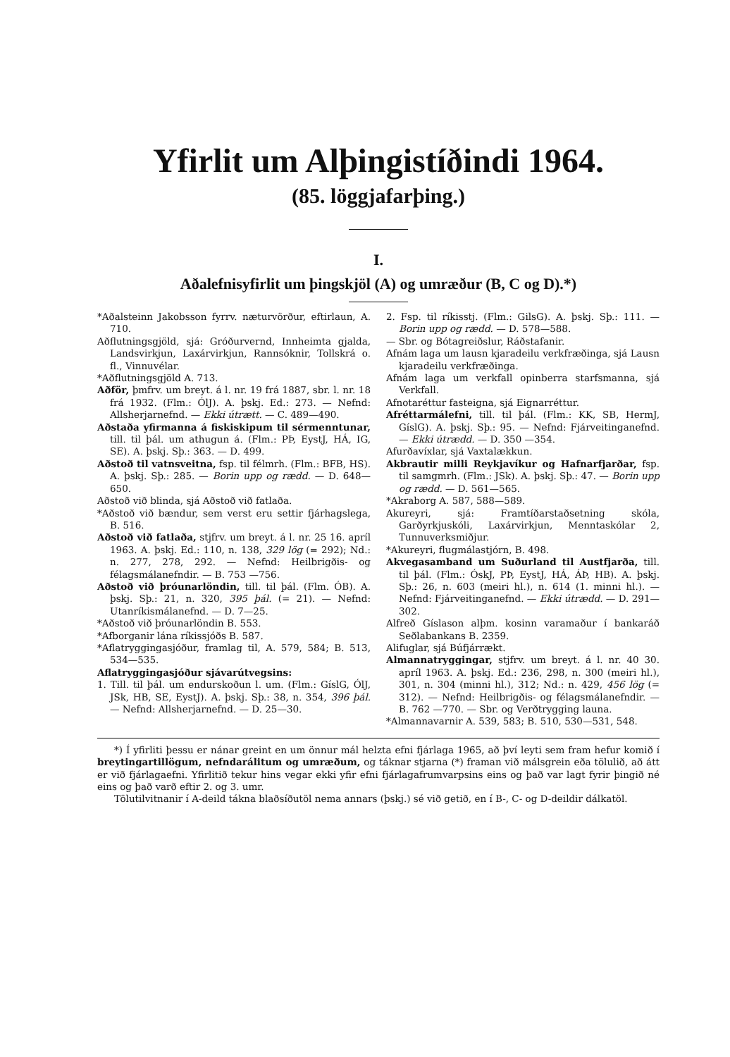Yfirlit um Alþingistíðindi 1964.
(85. löggjafarþing.)
I.
Aðalefnisyfirlit um þingskjöl (A) og umræður (B, C og D).*)
*Aðalsteinn Jakobsson fyrrv. næturvörður, eftirlaun, A. 710.
Aðflutningsgjöld, sjá: Gróðurvernd, Innheimta gjalda, Landsvirkjun, Laxárvirkjun, Rannsóknir, Tollskrá o. fl., Vinnuvélar.
*Aðflutningsgjöld A. 713.
Aðför, þmfrv. um breyt. á l. nr. 19 frá 1887, sbr. l. nr. 18 frá 1932. (Flm.: ÓlJ). A. þskj. Ed.: 273. — Nefnd: Allsherjarnefnd. — Ekki útrætt. — C. 489—490.
Aðstaða yfirmanna á fiskiskipum til sérmenntunar, till. til þál. um athugun á. (Flm.: PÞ, EystJ, HÁ, IG, SE). A. þskj. Sþ.: 363. — D. 499.
Aðstoð til vatnsveitna, fsp. til félmrh. (Flm.: BFB, HS). A. þskj. Sþ.: 285. — Borin upp og rædd. — D. 648—650.
Aðstoð við blinda, sjá Aðstoð við fatlaða.
*Aðstoð við bændur, sem verst eru settir fjárhagslega, B. 516.
Aðstoð við fatlaða, stjfrv. um breyt. á l. nr. 25 16. apríl 1963. A. þskj. Ed.: 110, n. 138, 329 lög (= 292); Nd.: n. 277, 278, 292. — Nefnd: Heilbrigðis- og félagsmálanefndir. — B. 753 —756.
Aðstoð við þróunarlöndin, till. til þál. (Flm. ÓB). A. þskj. Sþ.: 21, n. 320, 395 þál. (= 21). — Nefnd: Utanríkismálanefnd. — D. 7—25.
*Aðstoð við þróunarlöndin B. 553.
*Afborganir lána ríkissjóðs B. 587.
*Aflatryggingasjóður, framlag til, A. 579, 584; B. 513, 534—535.
Aflatryggingasjóður sjávarútvegsins:
1. Till. til þál. um endurskoðun l. um. (Flm.: GíslG, ÓlJ, JSk, HB, SE, EystJ). A. þskj. Sþ.: 38, n. 354, 396 þál. — Nefnd: Allsherjarnefnd. — D. 25—30.
2. Fsp. til ríkisstj. (Flm.: GilsG). A. þskj. Sþ.: 111. — Borin upp og rædd. — D. 578—588.
— Sbr. og Bótagreiðslur, Ráðstafanir.
Afnám laga um lausn kjaradeilu verkfræðinga, sjá Lausn kjaradeilu verkfræðinga.
Afnám laga um verkfall opinberra starfsmanna, sjá Verkfall.
Afnotaréttur fasteigna, sjá Eignarréttur.
Afréttarmálefni, till. til þál. (Flm.: KK, SB, HermJ, GíslG). A. þskj. Sþ.: 95. — Nefnd: Fjárveitinganefnd. — Ekki útrædd. — D. 350 —354.
Afurðavíxlar, sjá Vaxtalækkun.
Akbrautir milli Reykjavíkur og Hafnarfjarðar, fsp. til samgmrh. (Flm.: JSk). A. þskj. Sþ.: 47. — Borin upp og rædd. — D. 561—565.
*Akraborg A. 587, 588—589.
Akureyri, sjá: Framtíðarstaðsetning skóla, Garðyrkjuskóli, Laxárvirkjun, Menntaskólar 2, Tunnuverksmiðjur.
*Akureyri, flugmálastjórn, B. 498.
Akvegasamband um Suðurland til Austfjarða, till. til þál. (Flm.: ÓskJ, PÞ, EystJ, HÁ, ÁÞ, HB). A. þskj. Sþ.: 26, n. 603 (meiri hl.), n. 614 (1. minni hl.). — Nefnd: Fjárveitinganefnd. — Ekki útrædd. — D. 291—302.
Alfreð Gíslason alþm. kosinn varamaður í bankaráð Seðlabankans B. 2359.
Alifuglar, sjá Búfjárrækt.
Almannatryggingar, stjfrv. um breyt. á l. nr. 40 30. apríl 1963. A. þskj. Ed.: 236, 298, n. 300 (meiri hl.), 301, n. 304 (minni hl.), 312; Nd.: n. 429, 456 lög (= 312). — Nefnd: Heilbrigðis- og félagsmálanefndir. — B. 762 —770. — Sbr. og Verðtrygging launa.
*Almannavarnir A. 539, 583; B. 510, 530—531, 548.
*) Í yfirliti þessu er nánar greint en um önnur mál helzta efni fjárlaga 1965, að því leyti sem fram hefur komið í breytingartillögum, nefndarálitum og umræðum, og táknar stjarna (*) framan við málsgrein eða tölulið, að átt er við fjárlagaefni. Yfirlitið tekur hins vegar ekki yfir efni fjárlagafrumvarpsins eins og það var lagt fyrir þingið né eins og það varð eftir 2. og 3. umr.
Tölutilvitnanir í A-deild tákna blaðsíðutöl nema annars (þskj.) sé við getið, en í B-, C- og D-deildir dálkatöl.